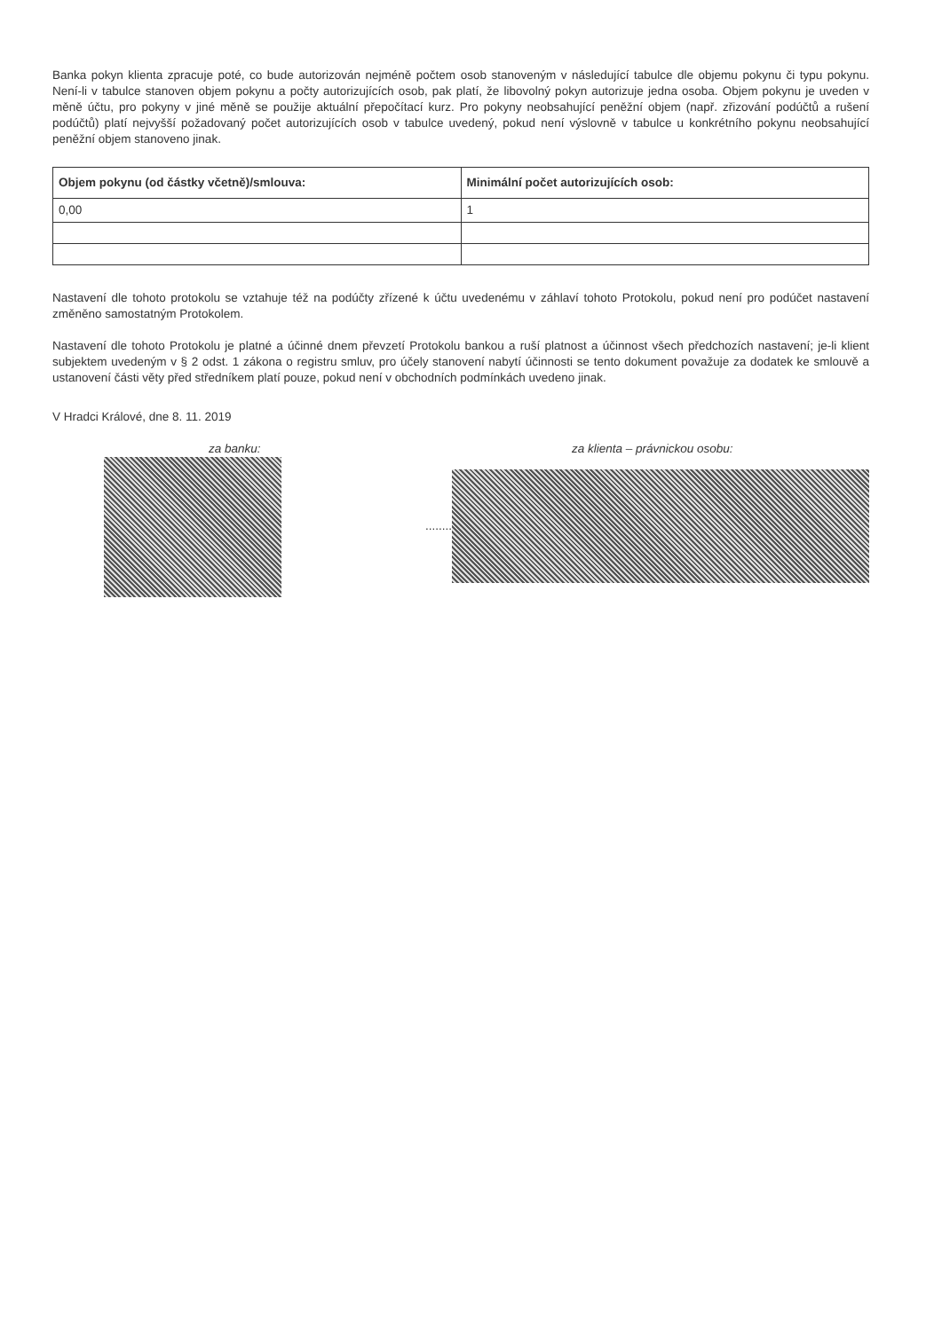Banka pokyn klienta zpracuje poté, co bude autorizován nejméně počtem osob stanoveným v následující tabulce dle objemu pokynu či typu pokynu. Není-li v tabulce stanoven objem pokynu a počty autorizujících osob, pak platí, že libovolný pokyn autorizuje jedna osoba. Objem pokynu je uveden v měně účtu, pro pokyny v jiné měně se použije aktuální přepočítací kurz. Pro pokyny neobsahující peněžní objem (např. zřizování podúčtů a rušení podúčtů) platí nejvyšší požadovaný počet autorizujících osob v tabulce uvedený, pokud není výslovně v tabulce u konkrétního pokynu neobsahující peněžní objem stanoveno jinak.
| Objem pokynu (od částky včetně)/smlouva: | Minimální počet autorizujících osob: |
| --- | --- |
| 0,00 | 1 |
Nastavení dle tohoto protokolu se vztahuje též na podúčty zřízené k účtu uvedenému v záhlaví tohoto Protokolu, pokud není pro podúčet nastavení změněno samostatným Protokolem.
Nastavení dle tohoto Protokolu je platné a účinné dnem převzetí Protokolu bankou a ruší platnost a účinnost všech předchozích nastavení; je-li klient subjektem uvedeným v § 2 odst. 1 zákona o registru smluv, pro účely stanovení nabytí účinnosti se tento dokument považuje za dodatek ke smlouvě a ustanovení části věty před středníkem platí pouze, pokud není v obchodních podmínkách uvedeno jinak.
V Hradci Králové, dne 8. 11. 2019
za banku: za klienta – právnickou osobu:
........